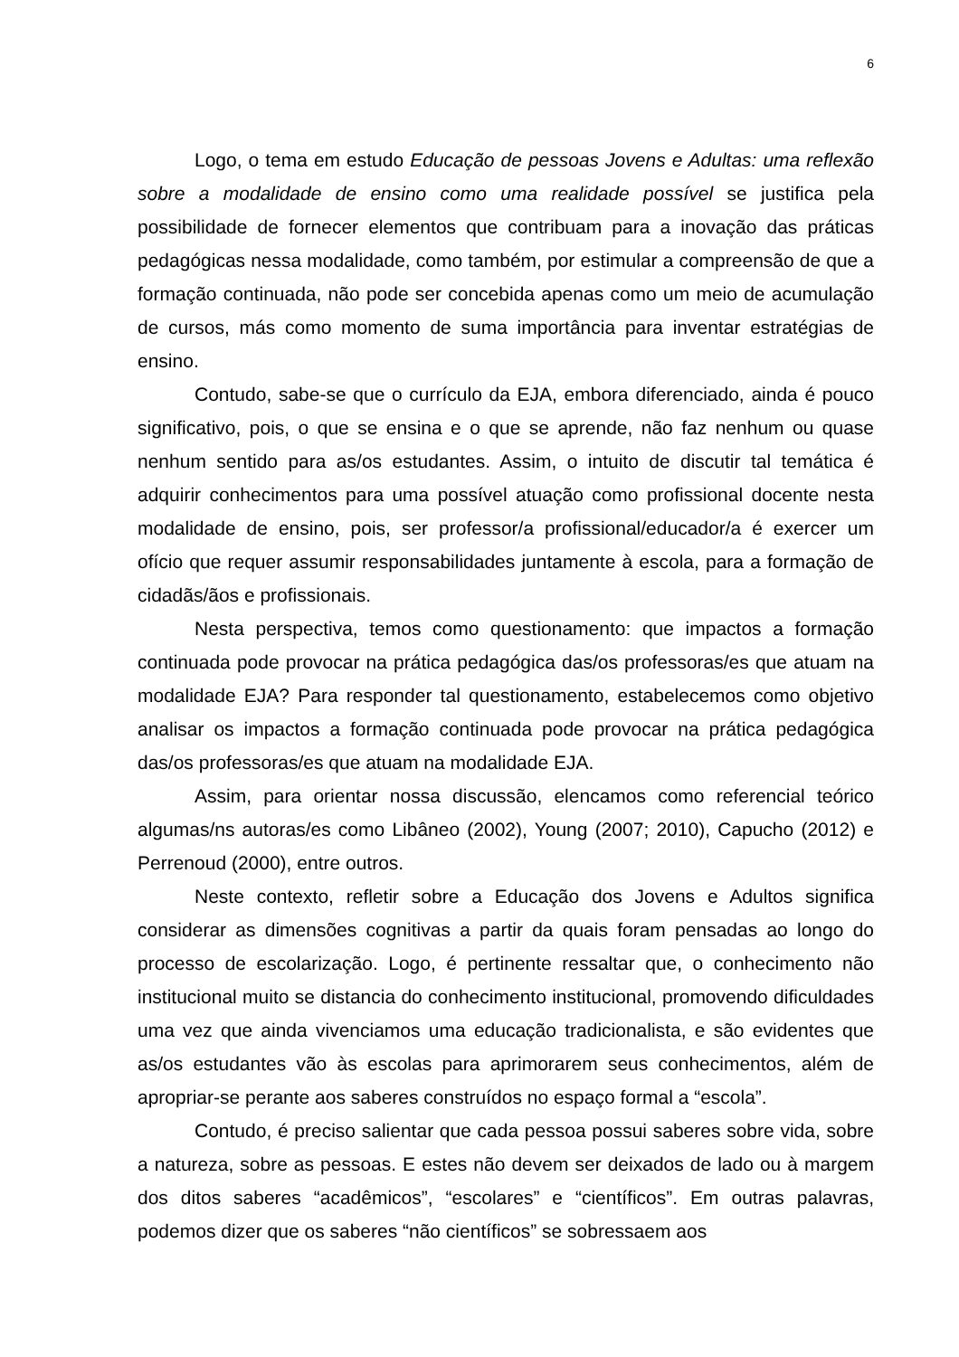6
Logo, o tema em estudo Educação de pessoas Jovens e Adultas: uma reflexão sobre a modalidade de ensino como uma realidade possível se justifica pela possibilidade de fornecer elementos que contribuam para a inovação das práticas pedagógicas nessa modalidade, como também, por estimular a compreensão de que a formação continuada, não pode ser concebida apenas como um meio de acumulação de cursos, más como momento de suma importância para inventar estratégias de ensino.
Contudo, sabe-se que o currículo da EJA, embora diferenciado, ainda é pouco significativo, pois, o que se ensina e o que se aprende, não faz nenhum ou quase nenhum sentido para as/os estudantes. Assim, o intuito de discutir tal temática é adquirir conhecimentos para uma possível atuação como profissional docente nesta modalidade de ensino, pois, ser professor/a profissional/educador/a é exercer um ofício que requer assumir responsabilidades juntamente à escola, para a formação de cidadãs/ãos e profissionais.
Nesta perspectiva, temos como questionamento: que impactos a formação continuada pode provocar na prática pedagógica das/os professoras/es que atuam na modalidade EJA? Para responder tal questionamento, estabelecemos como objetivo analisar os impactos a formação continuada pode provocar na prática pedagógica das/os professoras/es que atuam na modalidade EJA.
Assim, para orientar nossa discussão, elencamos como referencial teórico algumas/ns autoras/es como Libâneo (2002), Young (2007; 2010), Capucho (2012) e Perrenoud (2000), entre outros.
Neste contexto, refletir sobre a Educação dos Jovens e Adultos significa considerar as dimensões cognitivas a partir da quais foram pensadas ao longo do processo de escolarização. Logo, é pertinente ressaltar que, o conhecimento não institucional muito se distancia do conhecimento institucional, promovendo dificuldades uma vez que ainda vivenciamos uma educação tradicionalista, e são evidentes que as/os estudantes vão às escolas para aprimorarem seus conhecimentos, além de apropriar-se perante aos saberes construídos no espaço formal a “escola”.
Contudo, é preciso salientar que cada pessoa possui saberes sobre vida, sobre a natureza, sobre as pessoas. E estes não devem ser deixados de lado ou à margem dos ditos saberes “acadêmicos”, “escolares” e “científicos”. Em outras palavras, podemos dizer que os saberes “não científicos” se sobressaem aos